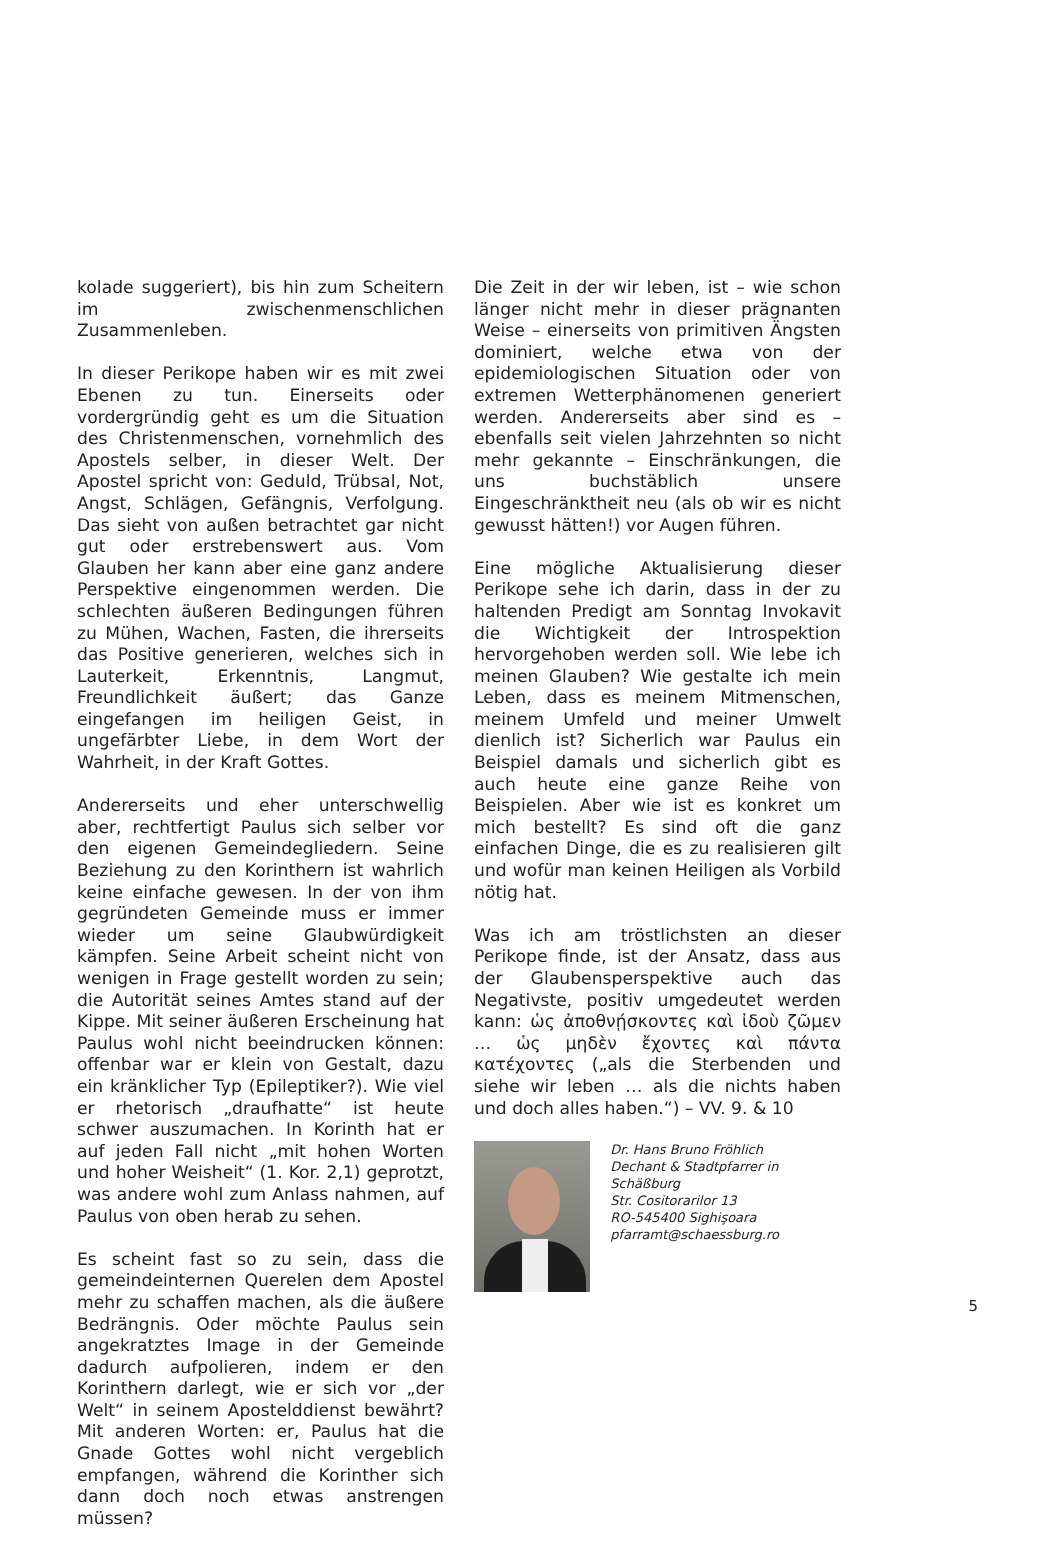kolade suggeriert), bis hin zum Scheitern im zwischenmenschlichen Zusammenleben.
In dieser Perikope haben wir es mit zwei Ebenen zu tun. Einerseits oder vordergründig geht es um die Situation des Christenmenschen, vornehmlich des Apostels selber, in dieser Welt. Der Apostel spricht von: Geduld, Trübsal, Not, Angst, Schlägen, Gefängnis, Verfolgung. Das sieht von außen betrachtet gar nicht gut oder erstrebenswert aus. Vom Glauben her kann aber eine ganz andere Perspektive eingenommen werden. Die schlechten äußeren Bedingungen führen zu Mühen, Wachen, Fasten, die ihrerseits das Positive generieren, welches sich in Lauterkeit, Erkenntnis, Langmut, Freundlichkeit äußert; das Ganze eingefangen im heiligen Geist, in ungefärbter Liebe, in dem Wort der Wahrheit, in der Kraft Gottes.
Andererseits und eher unterschwellig aber, rechtfertigt Paulus sich selber vor den eigenen Gemeindegliedern. Seine Beziehung zu den Korinthern ist wahrlich keine einfache gewesen. In der von ihm gegründeten Gemeinde muss er immer wieder um seine Glaubwürdigkeit kämpfen. Seine Arbeit scheint nicht von wenigen in Frage gestellt worden zu sein; die Autorität seines Amtes stand auf der Kippe. Mit seiner äußeren Erscheinung hat Paulus wohl nicht beeindrucken können: offenbar war er klein von Gestalt, dazu ein kränklicher Typ (Epileptiker?). Wie viel er rhetorisch „draufhatte“ ist heute schwer auszumachen. In Korinth hat er auf jeden Fall nicht „mit hohen Worten und hoher Weisheit“ (1. Kor. 2,1) geprotzt, was andere wohl zum Anlass nahmen, auf Paulus von oben herab zu sehen.
Es scheint fast so zu sein, dass die gemeindeinternen Querelen dem Apostel mehr zu schaffen machen, als die äußere Bedrängnis. Oder möchte Paulus sein angekratztes Image in der Gemeinde dadurch aufpolieren, indem er den Korinthern darlegt, wie er sich vor „der Welt“ in seinem Apostelddienst bewährt? Mit anderen Worten: er, Paulus hat die Gnade Gottes wohl nicht vergeblich empfangen, während die Korinther sich dann doch noch etwas anstrengen müssen?
Die Zeit in der wir leben, ist – wie schon länger nicht mehr in dieser prägnanten Weise – einerseits von primitiven Ängsten dominiert, welche etwa von der epidemiologischen Situation oder von extremen Wetterphänomenen generiert werden. Andererseits aber sind es – ebenfalls seit vielen Jahrzehnten so nicht mehr gekannte – Einschränkungen, die uns buchstäblich unsere Eingeschränktheit neu (als ob wir es nicht gewusst hätten!) vor Augen führen.
Eine mögliche Aktualisierung dieser Perikope sehe ich darin, dass in der zu haltenden Predigt am Sonntag Invokavit die Wichtigkeit der Introspektion hervorgehoben werden soll. Wie lebe ich meinen Glauben? Wie gestalte ich mein Leben, dass es meinem Mitmenschen, meinem Umfeld und meiner Umwelt dienlich ist? Sicherlich war Paulus ein Beispiel damals und sicherlich gibt es auch heute eine ganze Reihe von Beispielen. Aber wie ist es konkret um mich bestellt? Es sind oft die ganz einfachen Dinge, die es zu realisieren gilt und wofür man keinen Heiligen als Vorbild nötig hat.
Was ich am tröstlichsten an dieser Perikope finde, ist der Ansatz, dass aus der Glaubensperspektive auch das Negativste, positiv umgedeutet werden kann: ὡς ἀποθνῄσκοντες καὶ ἰδοὺ ζῶμεν … ὡς μηδὲν ἔχοντες καὶ πάντα κατέχοντες („als die Sterbenden und siehe wir leben … als die nichts haben und doch alles haben.“) – VV. 9. & 10
Dr. Hans Bruno Fröhlich
Dechant & Stadtpfarrer in Schäßburg
Str. Cositorarilor 13
RO-545400 Sighişoara
pfarramt@schaessburg.ro
5